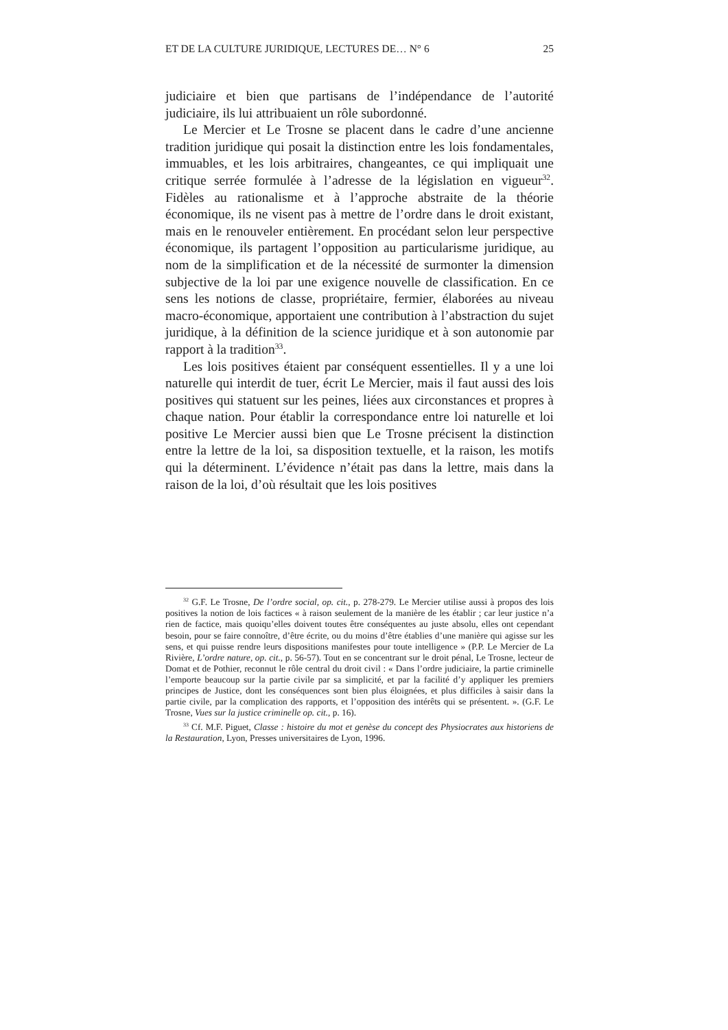ET DE LA CULTURE JURIDIQUE, LECTURES DE… N° 6 25
judiciaire et bien que partisans de l’indépendance de l’autorité judiciaire, ils lui attribuaient un rôle subordonné.
Le Mercier et Le Trosne se placent dans le cadre d’une ancienne tradition juridique qui posait la distinction entre les lois fondamentales, immuables, et les lois arbitraires, changeantes, ce qui impliquait une critique serrée formulée à l’adresse de la législation en vigueur<sup>32</sup>. Fidèles au rationalisme et à l’approche abstraite de la théorie économique, ils ne visent pas à mettre de l’ordre dans le droit existant, mais en le renouveler entièrement. En procédant selon leur perspective économique, ils partagent l’opposition au particularisme juridique, au nom de la simplification et de la nécessité de surmonter la dimension subjective de la loi par une exigence nouvelle de classification. En ce sens les notions de classe, propriétaire, fermier, élaborées au niveau macro-économique, apportaient une contribution à l’abstraction du sujet juridique, à la définition de la science juridique et à son autonomie par rapport à la tradition<sup>33</sup>.
Les lois positives étaient par conséquent essentielles. Il y a une loi naturelle qui interdit de tuer, écrit Le Mercier, mais il faut aussi des lois positives qui statuent sur les peines, liées aux circonstances et propres à chaque nation. Pour établir la correspondance entre loi naturelle et loi positive Le Mercier aussi bien que Le Trosne précisent la distinction entre la lettre de la loi, sa disposition textuelle, et la raison, les motifs qui la déterminent. L’évidence n’était pas dans la lettre, mais dans la raison de la loi, d’où résultait que les lois positives
<sup>32</sup> G.F. Le Trosne, De l’ordre social, op. cit., p. 278-279. Le Mercier utilise aussi à propos des lois positives la notion de lois factices « à raison seulement de la manière de les établir ; car leur justice n’a rien de factice, mais quoiqu’elles doivent toutes être conséquentes au juste absolu, elles ont cependant besoin, pour se faire connoître, d’être écrite, ou du moins d’être établies d’une manière qui agisse sur les sens, et qui puisse rendre leurs dispositions manifestes pour toute intelligence » (P.P. Le Mercier de La Rivière, L’ordre nature, op. cit., p. 56-57). Tout en se concentrant sur le droit pénal, Le Trosne, lecteur de Domat et de Pothier, reconnut le rôle central du droit civil : « Dans l’ordre judiciaire, la partie criminelle l’emporte beaucoup sur la partie civile par sa simplicité, et par la facilité d’y appliquer les premiers principes de Justice, dont les conséquences sont bien plus éloignées, et plus difficiles à saisir dans la partie civile, par la complication des rapports, et l’opposition des intérêts qui se présentent. ». (G.F. Le Trosne, Vues sur la justice criminelle op. cit., p. 16).
<sup>33</sup> Cf. M.F. Piguet, Classe : histoire du mot et genèse du concept des Physiocrates aux historiens de la Restauration, Lyon, Presses universitaires de Lyon, 1996.